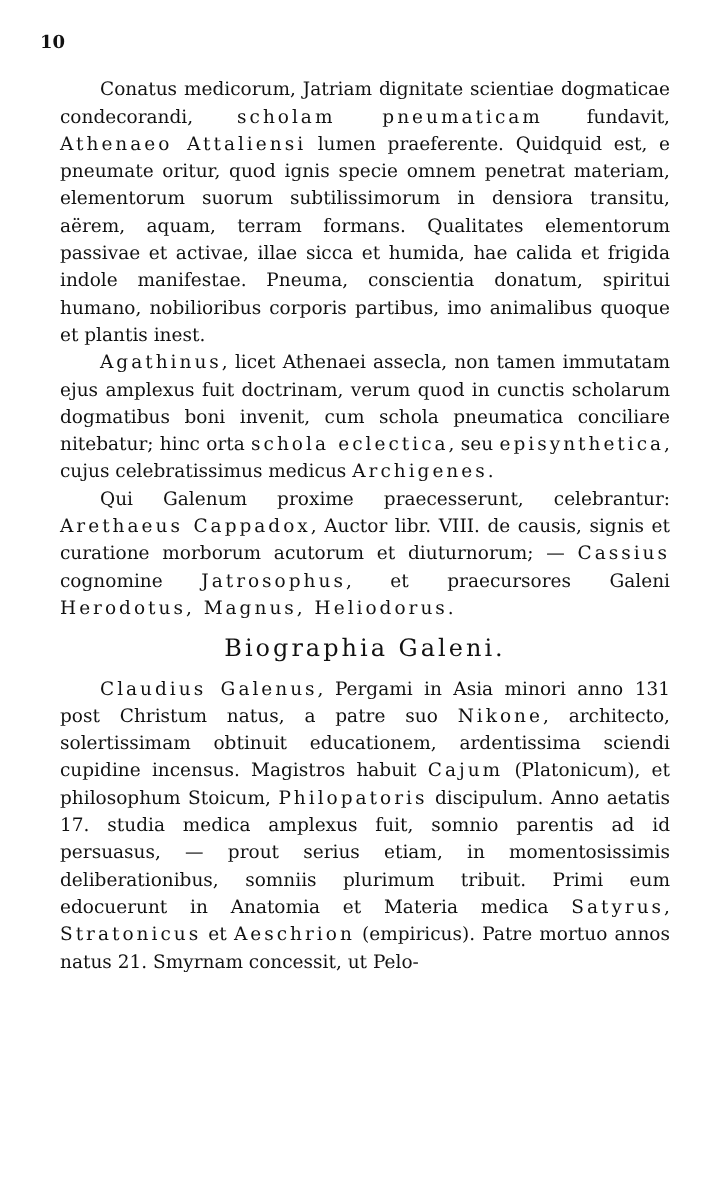10
Conatus medicorum, Jatriam dignitate scientiae dogmaticae condecorandi, scholam pneumaticam fundavit, Athenaeo Attaliensi lumen praeferente. Quidquid est, e pneumate oritur, quod ignis specie omnem penetrat materiam, elementorum suorum subtilissimorum in densiora transitu, aërem, aquam, terram formans. Qualitates elementorum passivae et activae, illae sicca et humida, hae calida et frigida indole manifestae. Pneuma, conscientia donatum, spiritui humano, nobilioribus corporis partibus, imo animalibus quoque et plantis inest.
Agathinus, licet Athenaei assecla, non tamen immutatam ejus amplexus fuit doctrinam, verum quod in cunctis scholarum dogmatibus boni invenit, cum schola pneumatica conciliare nitebatur; hinc orta schola eclectica, seu episynthetica, cujus celebratissimus medicus Archigenes.
Qui Galenum proxime praecesserunt, celebrantur: Arethaeus Cappadox, Auctor libr. VIII. de causis, signis et curatione morborum acutorum et diuturnorum; — Cassius cognomine Jatrosophus, et praecursores Galeni Herodotus, Magnus, Heliodorus.
Biographia Galeni.
Claudius Galenus, Pergami in Asia minori anno 131 post Christum natus, a patre suo Nikone, architecto, solertissimam obtinuit educationem, ardentissima sciendi cupidine incensus. Magistros habuit Cajum (Platonicum), et philosophum Stoicum, Philopatoris discipulum. Anno aetatis 17. studia medica amplexus fuit, somnio parentis ad id persuasus, — prout serius etiam, in momentosissimis deliberationibus, somniis plurimum tribuit. Primi eum edocuerunt in Anatomia et Materia medica Satyrus, Stratonicus et Aeschrion (empiricus). Patre mortuo annos natus 21. Smyrnam concessit, ut Pelo-